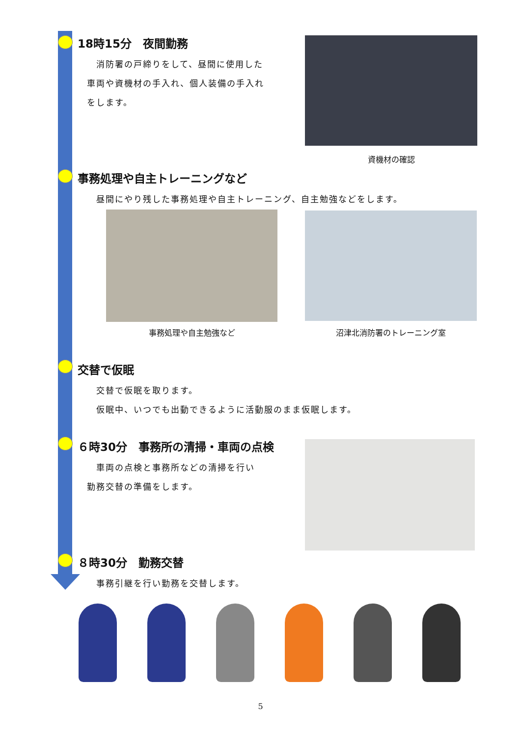18時15分　夜間勤務
　　消防署の戸締りをして、昼間に使用した
　車両や資機材の手入れ、個人装備の手入れ
　をします。
資機材の確認
事務処理や自主トレーニングなど
　　昼間にやり残した事務処理や自主トレーニング、自主勉強などをします。
事務処理や自主勉強など 沼津北消防署のトレーニング室
交替で仮眠
　　交替で仮眠を取ります。
　　仮眠中、いつでも出動できるように活動服のまま仮眠します。
６時30分　事務所の清掃・車両の点検
　　車両の点検と事務所などの清掃を行い
　勤務交替の準備をします。
８時30分　勤務交替
　　事務引継を行い勤務を交替します。
5